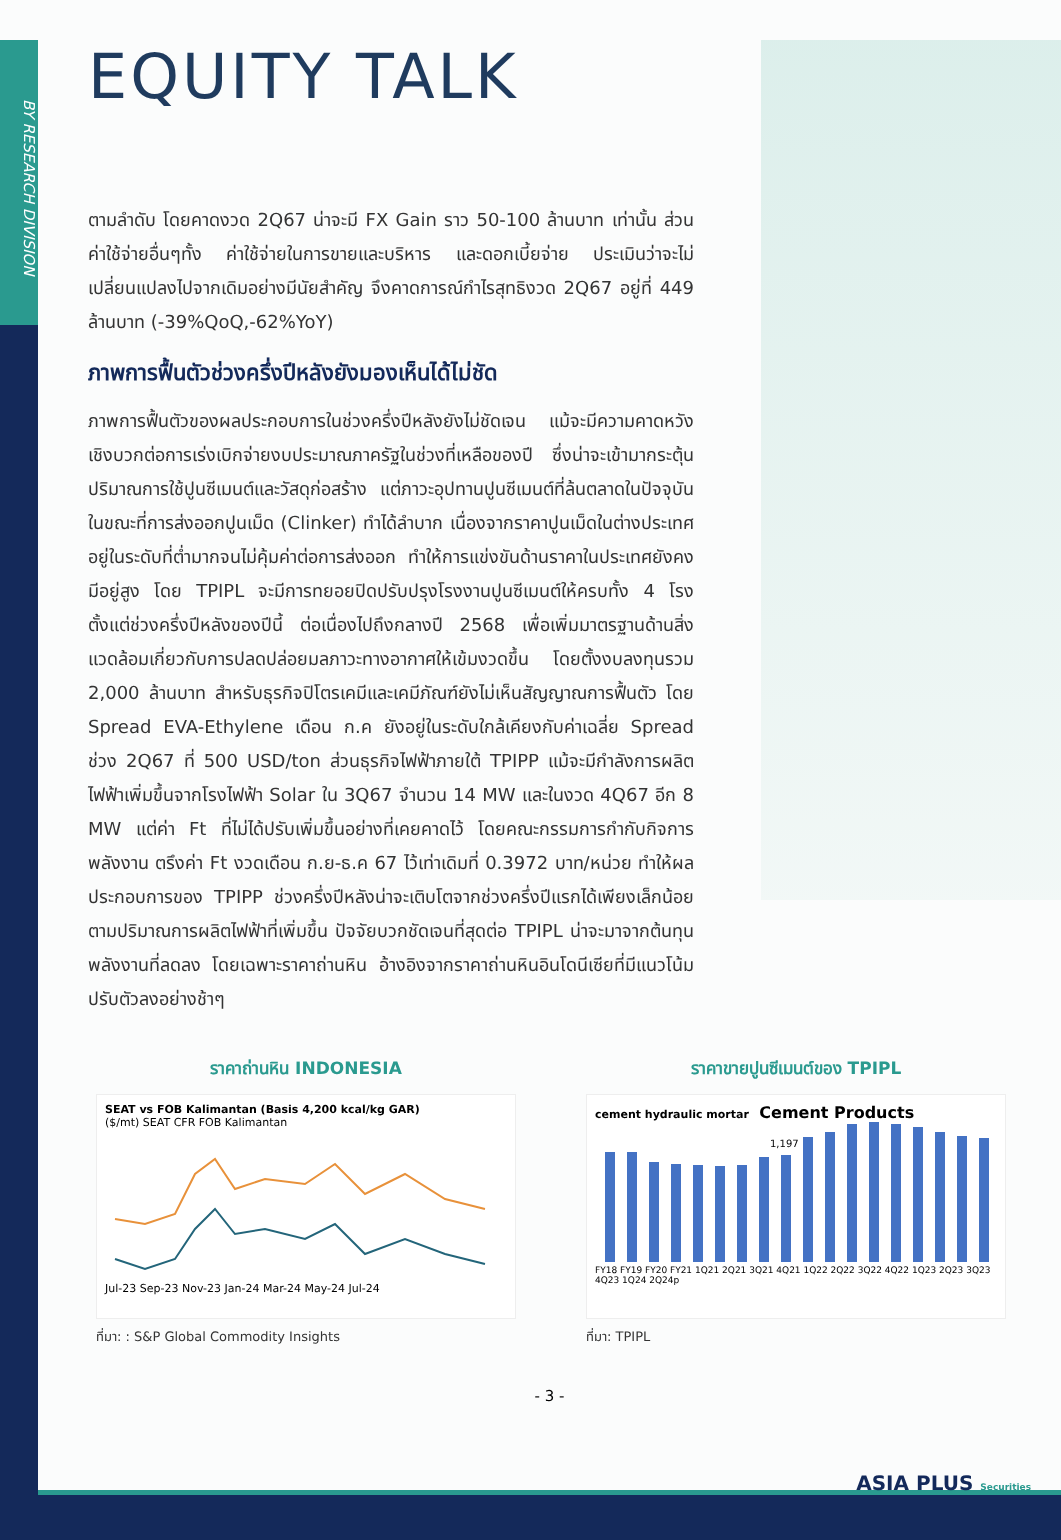BY RESEARCH DIVISION
EQUITY TALK
ตามลำดับ โดยคาดงวด 2Q67 น่าจะมี FX Gain ราว 50-100 ล้านบาท เท่านั้น ส่วนค่าใช้จ่ายอื่นๆทั้ง ค่าใช้จ่ายในการขายและบริหาร และดอกเบี้ยจ่าย ประเมินว่าจะไม่เปลี่ยนแปลงไปจากเดิมอย่างมีนัยสำคัญ จึงคาดการณ์กำไรสุทธิงวด 2Q67 อยู่ที่ 449 ล้านบาท (-39%QoQ,-62%YoY)
ภาพการฟื้นตัวช่วงครึ่งปีหลังยังมองเห็นได้ไม่ชัด
ภาพการฟื้นตัวของผลประกอบการในช่วงครึ่งปีหลังยังไม่ชัดเจน แม้จะมีความคาดหวังเชิงบวกต่อการเร่งเบิกจ่ายงบประมาณภาครัฐในช่วงที่เหลือของปี ซึ่งน่าจะเข้ามากระตุ้นปริมาณการใช้ปูนซีเมนต์และวัสดุก่อสร้าง แต่ภาวะอุปทานปูนซีเมนต์ที่ล้นตลาดในปัจจุบัน ในขณะที่การส่งออกปูนเม็ด (Clinker) ทำได้ลำบาก เนื่องจากราคาปูนเม็ดในต่างประเทศอยู่ในระดับที่ต่ำมากจนไม่คุ้มค่าต่อการส่งออก ทำให้การแข่งขันด้านราคาในประเทศยังคงมีอยู่สูง โดย TPIPL จะมีการทยอยปิดปรับปรุงโรงงานปูนซีเมนต์ให้ครบทั้ง 4 โรง ตั้งแต่ช่วงครึ่งปีหลังของปีนี้ ต่อเนื่องไปถึงกลางปี 2568 เพื่อเพิ่มมาตรฐานด้านสิ่งแวดล้อมเกี่ยวกับการปลดปล่อยมลภาวะทางอากาศให้เข้มงวดขึ้น โดยตั้งงบลงทุนรวม 2,000 ล้านบาท สำหรับธุรกิจปิโตรเคมีและเคมีภัณฑ์ยังไม่เห็นสัญญาณการฟื้นตัว โดย Spread EVA-Ethylene เดือน ก.ค ยังอยู่ในระดับใกล้เคียงกับค่าเฉลี่ย Spread ช่วง 2Q67 ที่ 500 USD/ton ส่วนธุรกิจไฟฟ้าภายใต้ TPIPP แม้จะมีกำลังการผลิตไฟฟ้าเพิ่มขึ้นจากโรงไฟฟ้า Solar ใน 3Q67 จำนวน 14 MW และในงวด 4Q67 อีก 8 MW แต่ค่า Ft ที่ไม่ได้ปรับเพิ่มขึ้นอย่างที่เคยคาดไว้ โดยคณะกรรมการกำกับกิจการพลังงาน ตรึงค่า Ft งวดเดือน ก.ย-ธ.ค 67 ไว้เท่าเดิมที่ 0.3972 บาท/หน่วย ทำให้ผลประกอบการของ TPIPP ช่วงครึ่งปีหลังน่าจะเติบโตจากช่วงครึ่งปีแรกได้เพียงเล็กน้อยตามปริมาณการผลิตไฟฟ้าที่เพิ่มขึ้น ปัจจัยบวกชัดเจนที่สุดต่อ TPIPL น่าจะมาจากต้นทุนพลังงานที่ลดลง โดยเฉพาะราคาถ่านหิน อ้างอิงจากราคาถ่านหินอินโดนีเซียที่มีแนวโน้มปรับตัวลงอย่างช้าๆ
ราคาถ่านหิน INDONESIA
SEAT vs FOB Kalimantan (Basis 4,200 kcal/kg GAR)
($/mt) SEAT CFR FOB Kalimantan
Jul-23 Sep-23 Nov-23 Jan-24 Mar-24 May-24 Jul-24
ที่มา: : S&P Global Commodity Insights
ราคาขายปูนซีเมนต์ของ TPIPL
cement hydraulic mortar Cement Products
1,197
FY18 FY19 FY20 FY21 1Q21 2Q21 3Q21 4Q21 1Q22 2Q22 3Q22 4Q22 1Q23 2Q23 3Q23 4Q23 1Q24 2Q24p
ที่มา: TPIPL
- 3 -
ASIA PLUS Securities